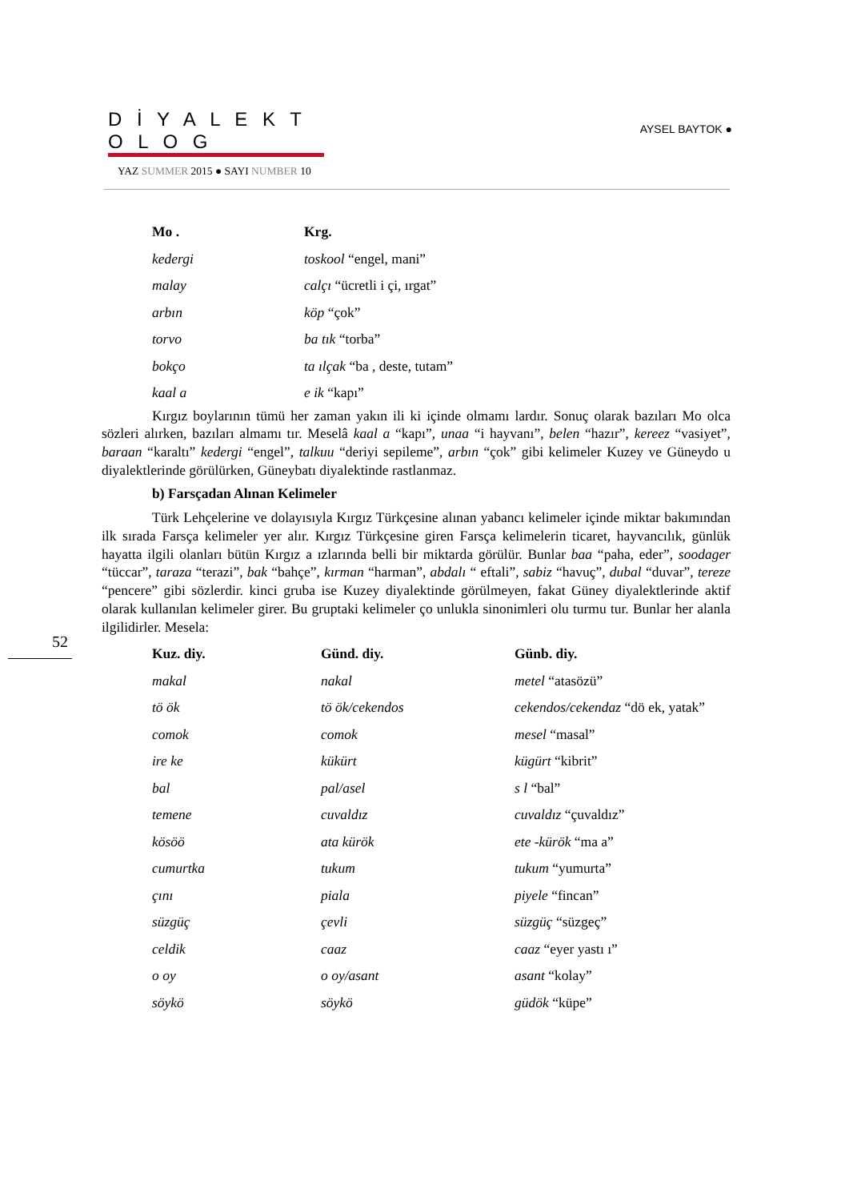D İ Y A L E K T O L O G
YAZ SUMMER 2015 ● SAYI NUMBER 10
AYSEL BAYTOK ●
| Mo . | Krg. |
| --- | --- |
| kedergi | toskool “engel, mani” |
| malay | calçı “ücretli i çi, ırgat” |
| arbın | köp “çok” |
| torvo | ba tık “torba” |
| bokço | ta ılçak “ba , deste, tutam” |
| kaal a | e ik “kapı” |
Kırgız boylarının tümü her zaman yakın ili ki içinde olmamı lardır. Sonuç olarak bazıları Mo olca sözleri alırken, bazıları almamı tır. Meselâ kaal a “kapı”, unaa “i hayvanı”, belen “hazır”, kereez “vasiyet”, baraan “karaltı” kedergi “engel”, talkuu “deriyi sepileme”, arbın “çok” gibi kelimeler Kuzey ve Güneydo u diyalektlerinde görülürken, Güneybatı diyalektinde rastlanmaz.
b) Farsçadan Alınan Kelimeler
Türk Lehçelerine ve dolayısıyla Kırgız Türkçesine alınan yabancı kelimeler içinde miktar bakımından ilk sırada Farsça kelimeler yer alır. Kırgız Türkçesine giren Farsça kelimelerin ticaret, hayvancılık, günlük hayatta ilgili olanları bütün Kırgız a ızlarında belli bir miktarda görülür. Bunlar baa “paha, eder”, soodager “tüccar”, taraza “terazi”, bak “bahçe”, kırman “harman”, abdalı “ eftali”, sabiz “havuç”, dubal “duvar”, tereze “pencere” gibi sözlerdir. kinci gruba ise Kuzey diyalektinde görülmeyen, fakat Güney diyalektlerinde aktif olarak kullanılan kelimeler girer. Bu gruptaki kelimeler ço unlukla sinonimleri olu turmu tur. Bunlar her alanla ilgilidirler. Mesela:
| Kuz. diy. | Günd. diy. | Günb. diy. |
| --- | --- | --- |
| makal | nakal | metel “atasözü” |
| tö ök | tö ök/cekendos | cekendos/cekendaz “dö ek, yatak” |
| comok | comok | mesel “masal” |
| ire ke | kükürt | kügürt “kibrit” |
| bal | pal/asel | s l “bal” |
| temene | cuvaldız | cuvaldız “çuvaldız” |
| kösöö | ata kürök | ete -kürök “ma a” |
| cumurtka | tukum | tukum “yumurta” |
| çını | piala | piyele “fincan” |
| süzgüç | çevli | süzgüç “süzgeç” |
| celdik | caaz | caaz “eyer yastı ı” |
| o oy | o oy/asant | asant “kolay” |
| söykö | söykö | güdök “küpe” |
52